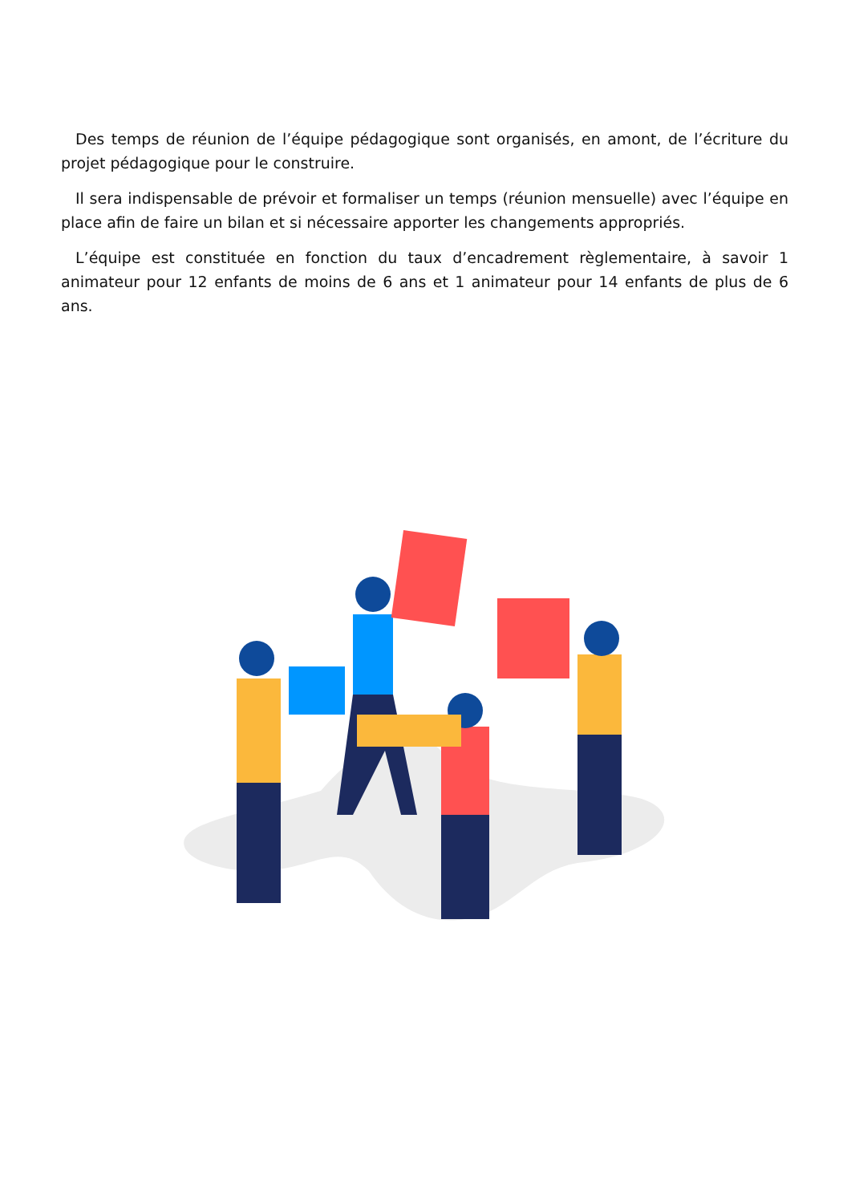Des temps de réunion de l’équipe pédagogique sont organisés, en amont, de l’écriture du projet pédagogique pour le construire.
Il sera indispensable de prévoir et formaliser un temps (réunion mensuelle) avec l’équipe en place afin de faire un bilan et si nécessaire apporter les changements appropriés.
L’équipe est constituée en fonction du taux d’encadrement règlementaire, à savoir 1 animateur pour 12 enfants de moins de 6 ans et 1 animateur pour 14 enfants de plus de 6 ans.